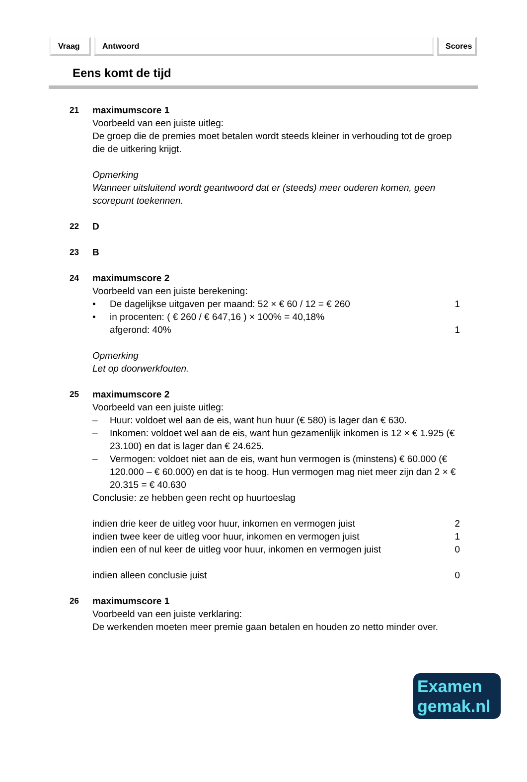Vraag Antwoord Scores
Eens komt de tijd
21 maximumscore 1
Voorbeeld van een juiste uitleg:
De groep die de premies moet betalen wordt steeds kleiner in verhouding tot de groep die de uitkering krijgt.
Opmerking
Wanneer uitsluitend wordt geantwoord dat er (steeds) meer ouderen komen, geen scorepunt toekennen.
22 D
23 B
24 maximumscore 2
Voorbeeld van een juiste berekening:
• De dagelijkse uitgaven per maand: 52 × € 60 / 12 = € 260 1
• in procenten: ( € 260 / € 647,16 ) × 100% = 40,18%
afgerond: 40%
1
Opmerking
Let op doorwerkfouten.
25 maximumscore 2
Voorbeeld van een juiste uitleg:
– Huur: voldoet wel aan de eis, want hun huur (€ 580) is lager dan € 630.
– Inkomen: voldoet wel aan de eis, want hun gezamenlijk inkomen is 12 × € 1.925 (€ 23.100) en dat is lager dan € 24.625.
– Vermogen: voldoet niet aan de eis, want hun vermogen is (minstens) € 60.000 (€ 120.000 – € 60.000) en dat is te hoog. Hun vermogen mag niet meer zijn dan 2 × € 20.315 = € 40.630
Conclusie: ze hebben geen recht op huurtoeslag
indien drie keer de uitleg voor huur, inkomen en vermogen juist 2
indien twee keer de uitleg voor huur, inkomen en vermogen juist 1
indien een of nul keer de uitleg voor huur, inkomen en vermogen juist 0
indien alleen conclusie juist 0
26 maximumscore 1
Voorbeeld van een juiste verklaring:
De werkenden moeten meer premie gaan betalen en houden zo netto minder over.
Examen
gemak.nl